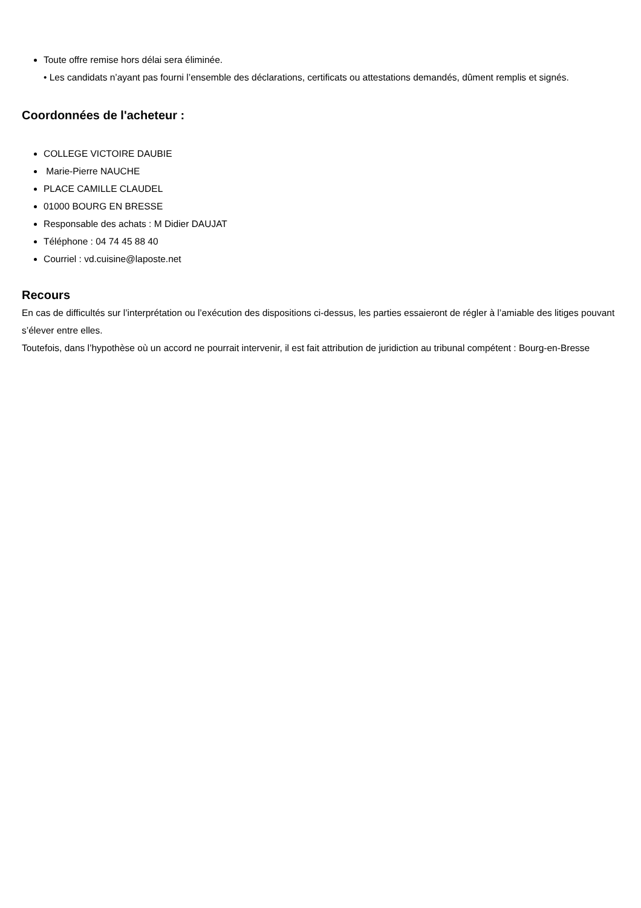Toute offre remise hors délai sera éliminée.
• Les candidats n’ayant pas fourni l’ensemble des déclarations, certificats ou attestations demandés, dûment remplis et signés.
Coordonnées de l'acheteur :
COLLEGE VICTOIRE DAUBIE
Marie-Pierre NAUCHE
PLACE CAMILLE CLAUDEL
01000 BOURG EN BRESSE
Responsable des achats : M Didier DAUJAT
Téléphone : 04 74 45 88 40
Courriel : vd.cuisine@laposte.net
Recours
En cas de difficultés sur l’interprétation ou l’exécution des dispositions ci-dessus, les parties essaieront de régler à l’amiable des litiges pouvant s’élever entre elles.
Toutefois, dans l’hypothèse où un accord ne pourrait intervenir, il est fait attribution de juridiction au tribunal compétent : Bourg-en-Bresse